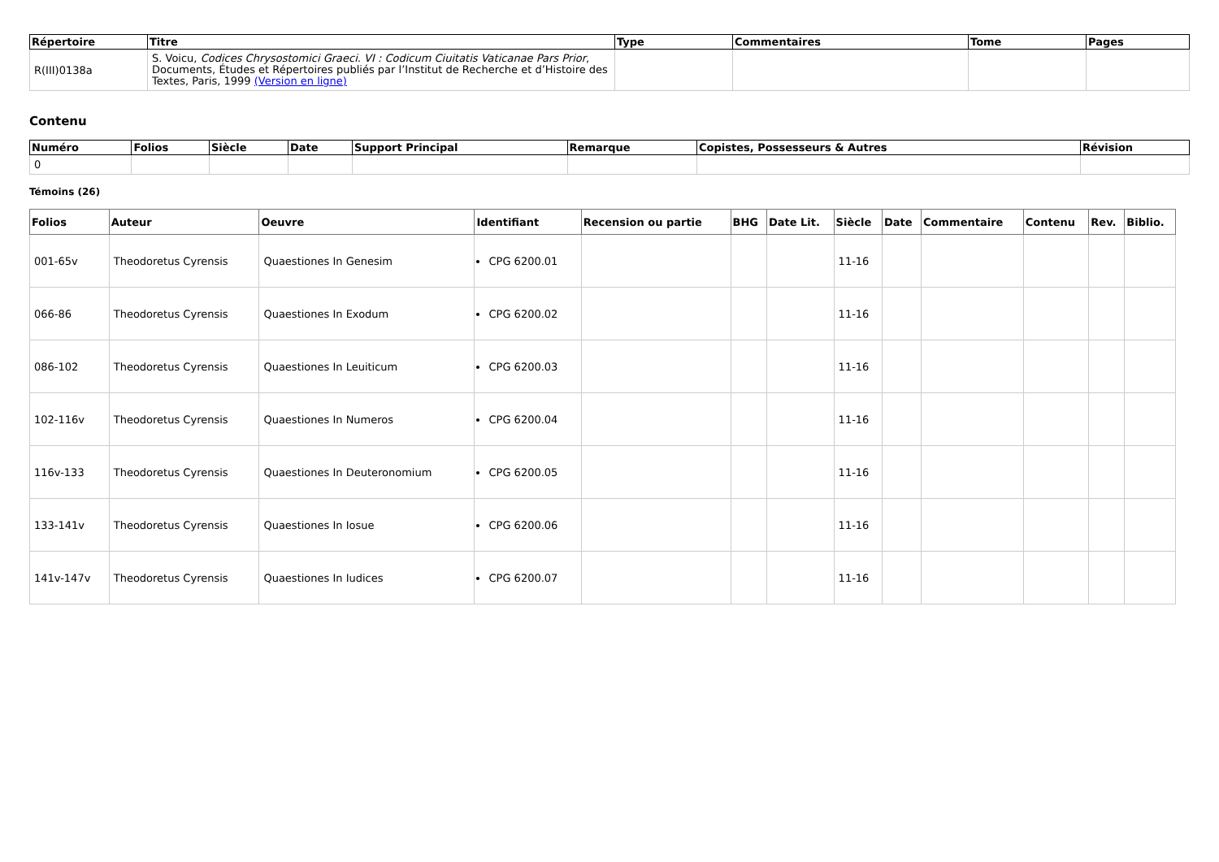| Répertoire | Titre | Type | Commentaires | Tome | Pages |
| --- | --- | --- | --- | --- | --- |
| R(III)0138a | S. Voicu, Codices Chrysostomici Graeci. VI : Codicum Ciuitatis Vaticanae Pars Prior , Documents, Études et Répertoires publiés par l’Institut de Recherche et d’Histoire des Textes, Paris, 1999 (Version en ligne) | | | | |
Contenu
| Numéro | Folios | Siècle | Date | Support Principal | Remarque | Copistes, Possesseurs & Autres | Révision |
| --- | --- | --- | --- | --- | --- | --- | --- |
| 0 | | | | | | | |
Témoins (26)
| Folios | Auteur | Oeuvre | Identifiant | Recension ou partie | BHG | Date Lit. | Siècle | Date | Commentaire | Contenu | Rev. | Biblio. |
| --- | --- | --- | --- | --- | --- | --- | --- | --- | --- | --- | --- | --- |
| 001-65v | Theodoretus Cyrensis | Quaestiones In Genesim | CPG 6200.01 | | | | 11-16 | | | | | |
| 066-86 | Theodoretus Cyrensis | Quaestiones In Exodum | CPG 6200.02 | | | | 11-16 | | | | | |
| 086-102 | Theodoretus Cyrensis | Quaestiones In Leuiticum | CPG 6200.03 | | | | 11-16 | | | | | |
| 102-116v | Theodoretus Cyrensis | Quaestiones In Numeros | CPG 6200.04 | | | | 11-16 | | | | | |
| 116v-133 | Theodoretus Cyrensis | Quaestiones In Deuteronomium | CPG 6200.05 | | | | 11-16 | | | | | |
| 133-141v | Theodoretus Cyrensis | Quaestiones In Iosue | CPG 6200.06 | | | | 11-16 | | | | | |
| 141v-147v | Theodoretus Cyrensis | Quaestiones In Iudices | CPG 6200.07 | | | | 11-16 | | | | | |